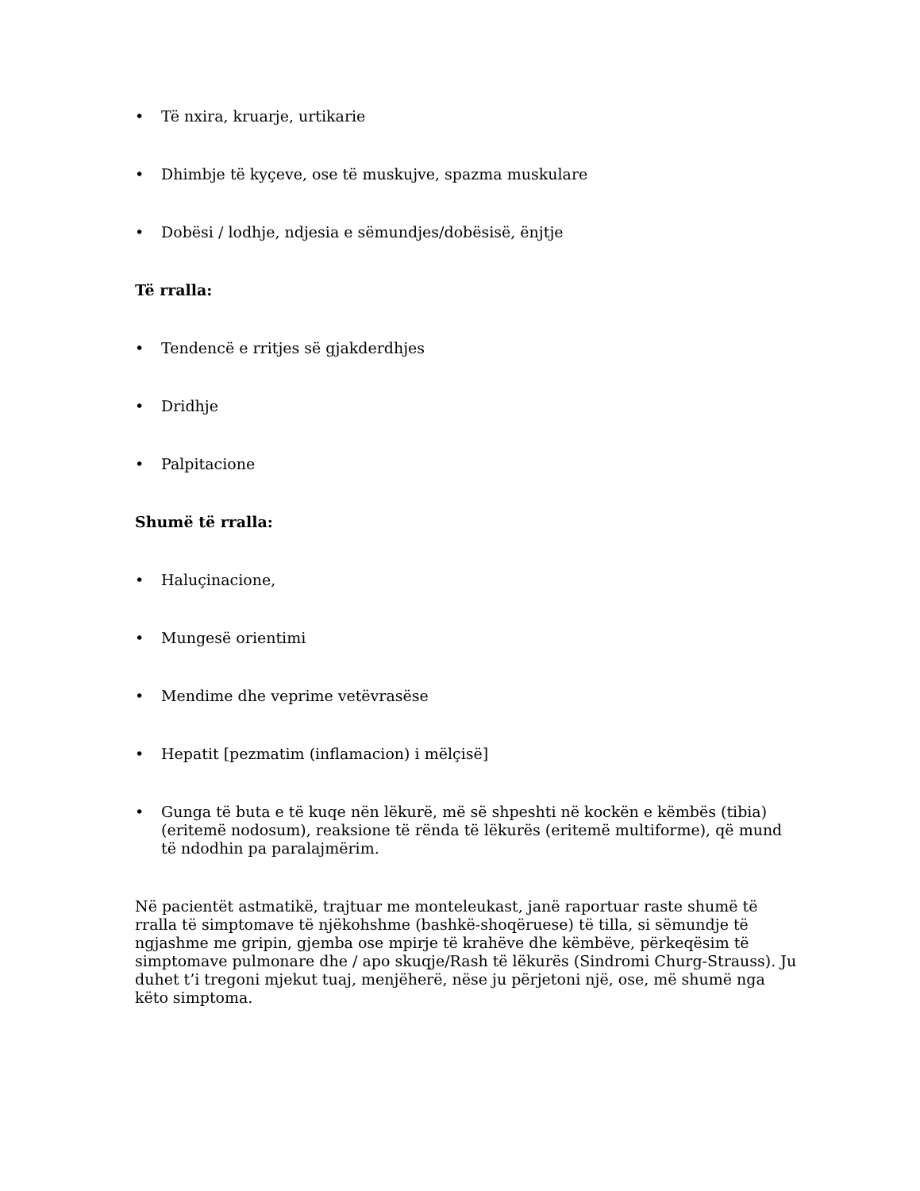• Të nxira, kruarje, urtikarie
• Dhimbje të kyçeve, ose të muskujve, spazma muskulare
• Dobësi / lodhje, ndjesia e sëmundjes/dobësisë, ënjtje
Të rralla:
• Tendencë e rritjes së gjakderdhjes
• Dridhje
• Palpitacione
Shumë të rralla:
• Haluçinacione,
• Mungesë orientimi
• Mendime dhe veprime vetëvrasëse
• Hepatit [pezmatim (inflamacion) i mëlçisë]
• Gunga të buta e të kuqe nën lëkurë, më së shpeshti në kockën e këmbës (tibia) (eritemë nodosum), reaksione të rënda të lëkurës (eritemë multiforme), që mund të ndodhin pa paralajmërim.
Në pacientët astmatikë, trajtuar me monteleukast, janë raportuar raste shumë të rralla të simptomave të njëkohshme (bashkë-shoqëruese) të tilla, si sëmundje të ngjashme me gripin, gjemba ose mpirje të krahëve dhe këmbëve, përkeqësim të simptomave pulmonare dhe / apo skuqje/Rash të lëkurës (Sindromi Churg-Strauss). Ju duhet t’i tregoni mjekut tuaj, menjëherë, nëse ju përjetoni një, ose, më shumë nga këto simptoma.